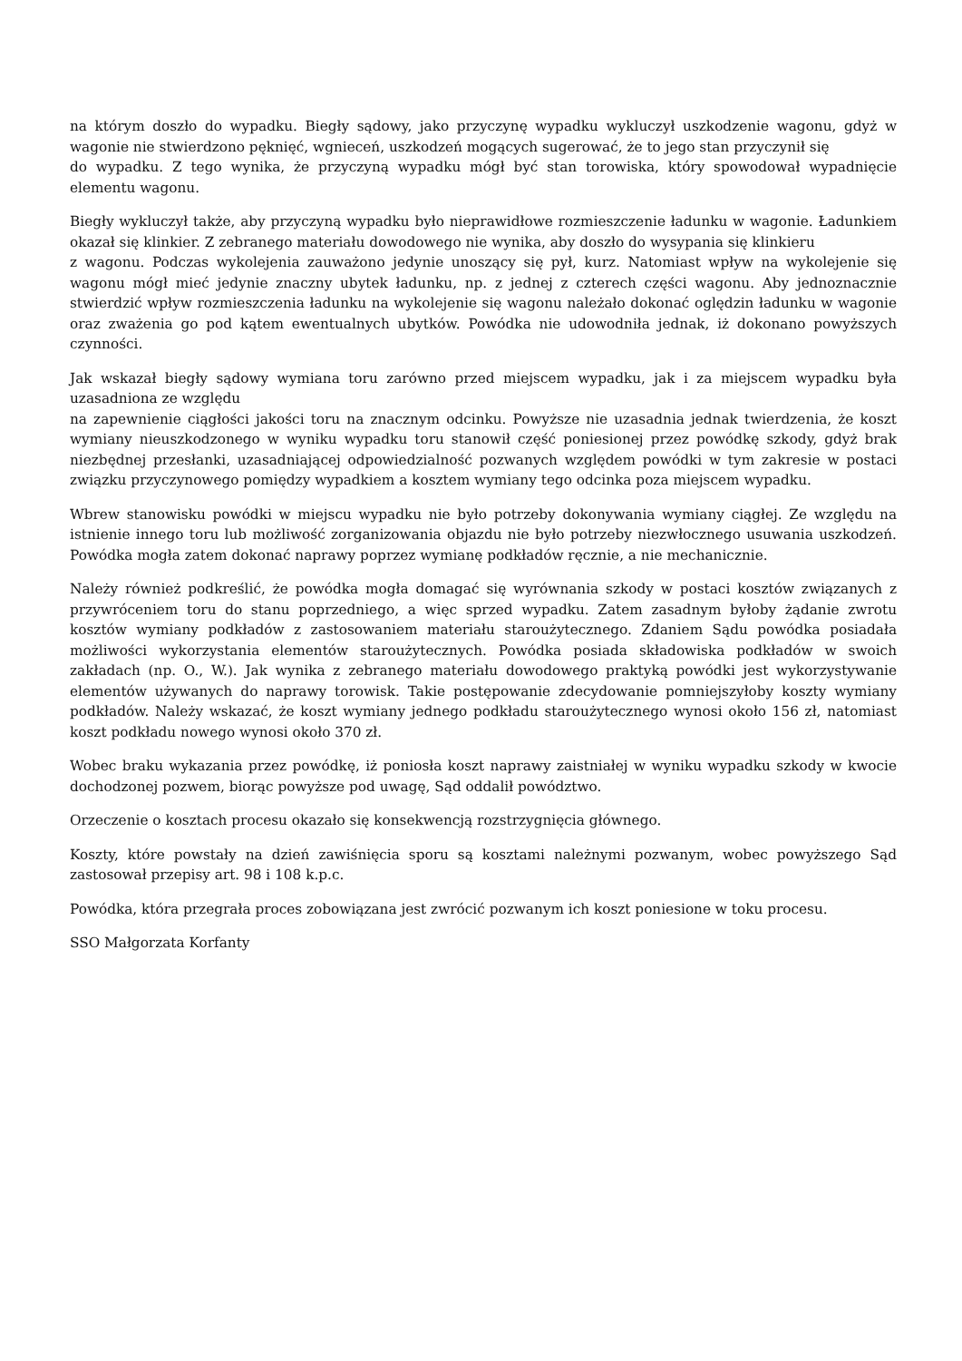na którym doszło do wypadku. Biegły sądowy, jako przyczynę wypadku wykluczył uszkodzenie wagonu, gdyż w wagonie nie stwierdzono pęknięć, wgnieceń, uszkodzeń mogących sugerować, że to jego stan przyczynił się
do wypadku. Z tego wynika, że przyczyną wypadku mógł być stan torowiska, który spowodował wypadnięcie elementu wagonu.
Biegły wykluczył także, aby przyczyną wypadku było nieprawidłowe rozmieszczenie ładunku w wagonie. Ładunkiem okazał się klinkier. Z zebranego materiału dowodowego nie wynika, aby doszło do wysypania się klinkieru
z wagonu. Podczas wykolejenia zauważono jedynie unoszący się pył, kurz. Natomiast wpływ na wykolejenie się wagonu mógł mieć jedynie znaczny ubytek ładunku, np. z jednej z czterech części wagonu. Aby jednoznacznie stwierdzić wpływ rozmieszczenia ładunku na wykolejenie się wagonu należało dokonać oględzin ładunku w wagonie oraz zważenia go pod kątem ewentualnych ubytków. Powódka nie udowodniła jednak, iż dokonano powyższych czynności.
Jak wskazał biegły sądowy wymiana toru zarówno przed miejscem wypadku, jak i za miejscem wypadku była uzasadniona ze względu
na zapewnienie ciągłości jakości toru na znacznym odcinku. Powyższe nie uzasadnia jednak twierdzenia, że koszt wymiany nieuszkodzonego w wyniku wypadku toru stanowił część poniesionej przez powódkę szkody, gdyż brak niezbędnej przesłanki, uzasadniającej odpowiedzialność pozwanych względem powódki w tym zakresie w postaci związku przyczynowego pomiędzy wypadkiem a kosztem wymiany tego odcinka poza miejscem wypadku.
Wbrew stanowisku powódki w miejscu wypadku nie było potrzeby dokonywania wymiany ciągłej. Ze względu na istnienie innego toru lub możliwość zorganizowania objazdu nie było potrzeby niezwłocznego usuwania uszkodzeń. Powódka mogła zatem dokonać naprawy poprzez wymianę podkładów ręcznie, a nie mechanicznie.
Należy również podkreślić, że powódka mogła domagać się wyrównania szkody w postaci kosztów związanych z przywróceniem toru do stanu poprzedniego, a więc sprzed wypadku. Zatem zasadnym byłoby żądanie zwrotu kosztów wymiany podkładów z zastosowaniem materiału staroużytecznego. Zdaniem Sądu powódka posiadała możliwości wykorzystania elementów staroużytecznych. Powódka posiada składowiska podkładów w swoich zakładach (np. O., W.). Jak wynika z zebranego materiału dowodowego praktyką powódki jest wykorzystywanie elementów używanych do naprawy torowisk. Takie postępowanie zdecydowanie pomniejszyłoby koszty wymiany podkładów. Należy wskazać, że koszt wymiany jednego podkładu staroużytecznego wynosi około 156 zł, natomiast koszt podkładu nowego wynosi około 370 zł.
Wobec braku wykazania przez powódkę, iż poniosła koszt naprawy zaistniałej w wyniku wypadku szkody w kwocie dochodzonej pozwem, biorąc powyższe pod uwagę, Sąd oddalił powództwo.
Orzeczenie o kosztach procesu okazało się konsekwencją rozstrzygnięcia głównego.
Koszty, które powstały na dzień zawiśnięcia sporu są kosztami należnymi pozwanym, wobec powyższego Sąd zastosował przepisy art. 98 i 108 k.p.c.
Powódka, która przegrała proces zobowiązana jest zwrócić pozwanym ich koszt poniesione w toku procesu.
SSO Małgorzata Korfanty